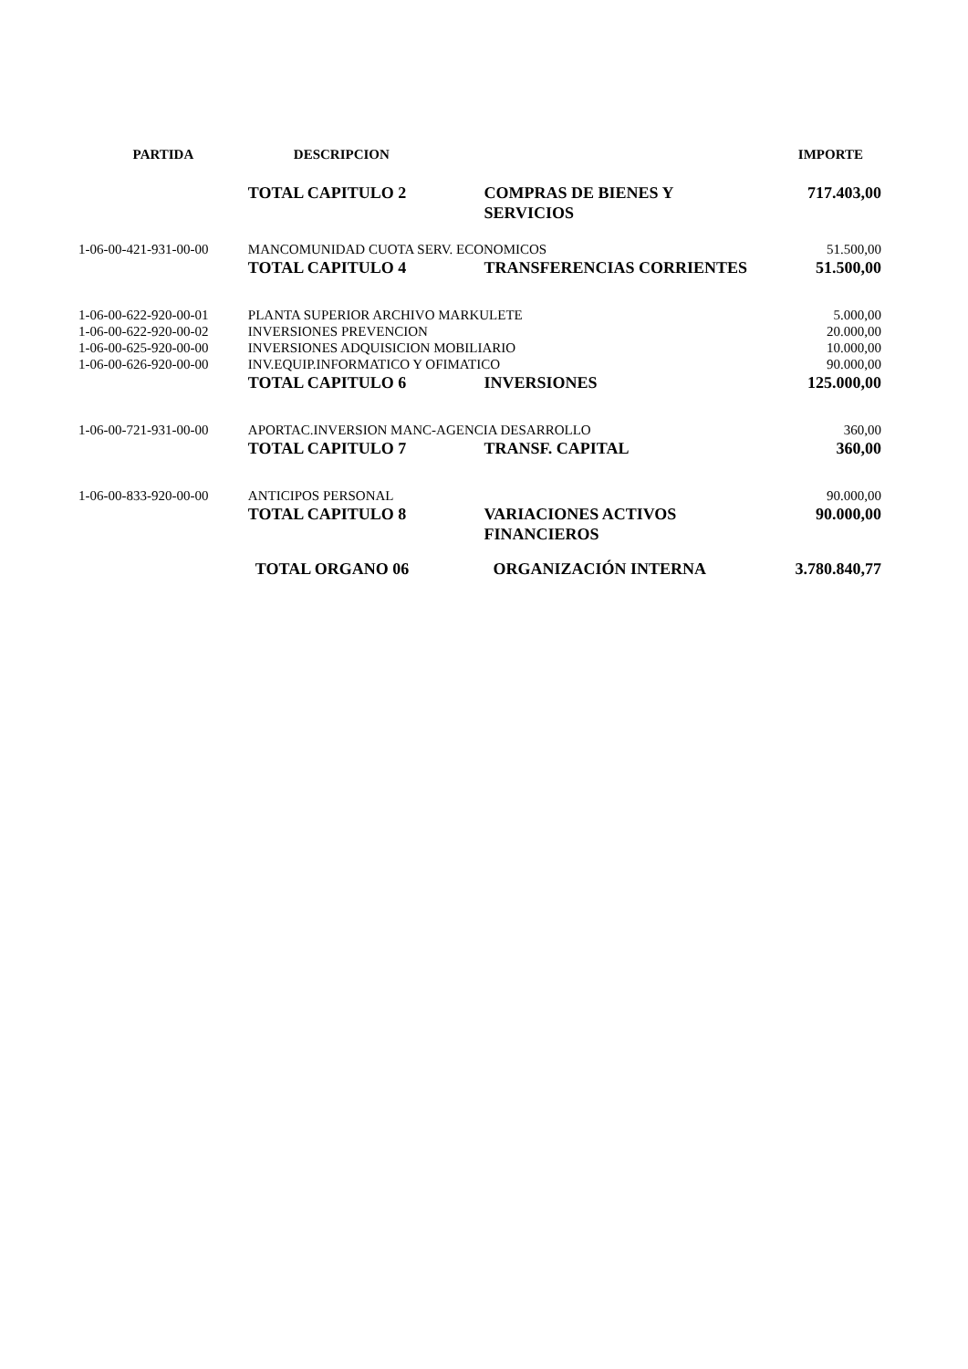| PARTIDA | DESCRIPCION | | IMPORTE |
| --- | --- | --- | --- |
| | TOTAL CAPITULO 2 | COMPRAS DE BIENES Y SERVICIOS | 717.403,00 |
| 1-06-00-421-931-00-00 | MANCOMUNIDAD CUOTA SERV. ECONOMICOS | | 51.500,00 |
| | TOTAL CAPITULO 4 | TRANSFERENCIAS CORRIENTES | 51.500,00 |
| 1-06-00-622-920-00-01 | PLANTA SUPERIOR ARCHIVO MARKULETE | | 5.000,00 |
| 1-06-00-622-920-00-02 | INVERSIONES PREVENCION | | 20.000,00 |
| 1-06-00-625-920-00-00 | INVERSIONES ADQUISICION MOBILIARIO | | 10.000,00 |
| 1-06-00-626-920-00-00 | INV.EQUIP.INFORMATICO Y OFIMATICO | | 90.000,00 |
| | TOTAL CAPITULO 6 | INVERSIONES | 125.000,00 |
| 1-06-00-721-931-00-00 | APORTAC.INVERSION MANC-AGENCIA DESARROLLO | | 360,00 |
| | TOTAL CAPITULO 7 | TRANSF. CAPITAL | 360,00 |
| 1-06-00-833-920-00-00 | ANTICIPOS PERSONAL | | 90.000,00 |
| | TOTAL CAPITULO 8 | VARIACIONES ACTIVOS FINANCIEROS | 90.000,00 |
| | TOTAL ORGANO 06 | ORGANIZACIÓN INTERNA | 3.780.840,77 |